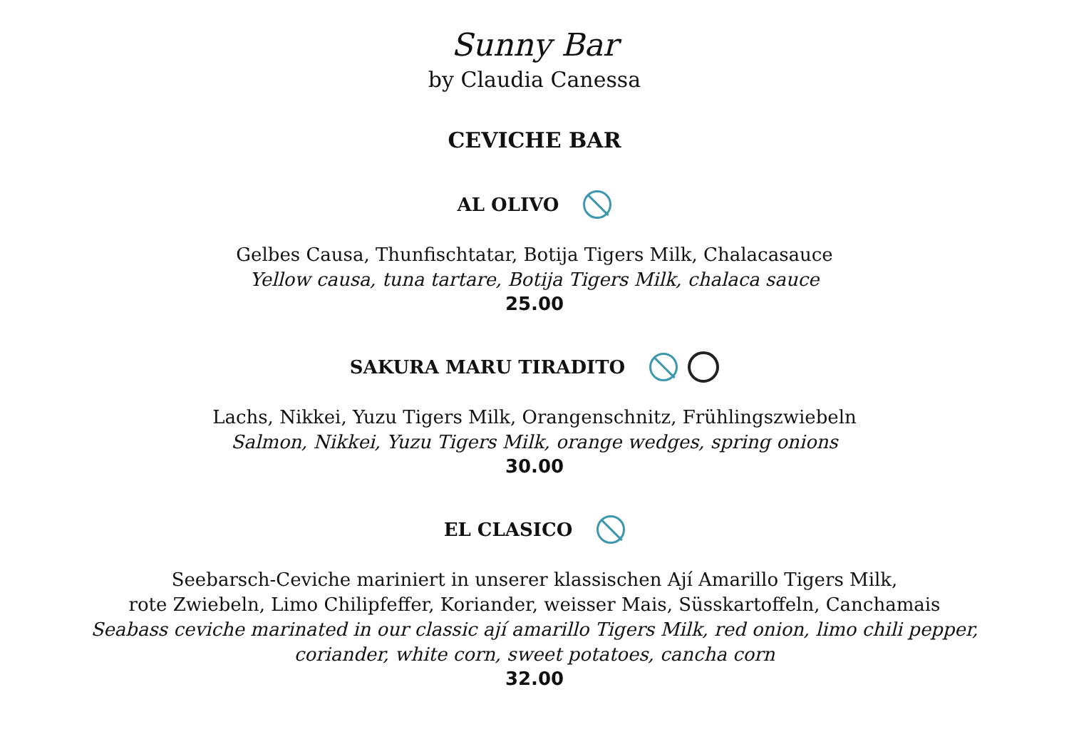Sunny Bar
by Claudia Canessa
CEVICHE BAR
AL OLIVO
Gelbes Causa, Thunfischtatar, Botija Tigers Milk, Chalacasauce
Yellow causa, tuna tartare, Botija Tigers Milk, chalaca sauce
25.00
SAKURA MARU TIRADITO
Lachs, Nikkei, Yuzu Tigers Milk, Orangenschnitz, Frühlingszwiebeln
Salmon, Nikkei, Yuzu Tigers Milk, orange wedges, spring onions
30.00
EL CLASICO
Seebarsch-Ceviche mariniert in unserer klassischen Ají Amarillo Tigers Milk,
rote Zwiebeln, Limo Chilipfeffer, Koriander, weisser Mais, Süsskartoffeln, Canchamais
Seabass ceviche marinated in our classic ají amarillo Tigers Milk, red onion, limo chili pepper,
coriander, white corn, sweet potatoes, cancha corn
32.00